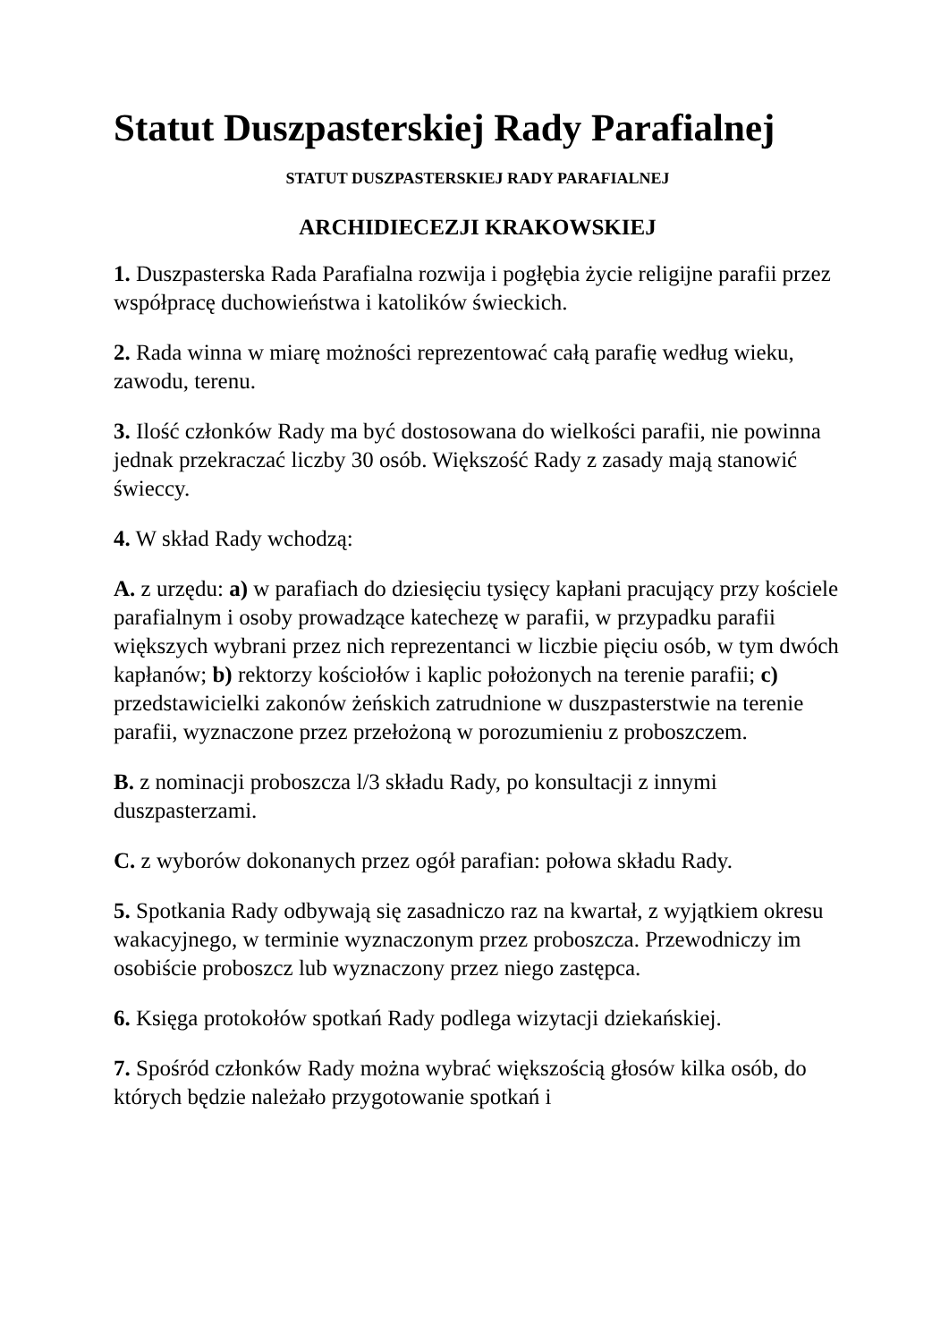Statut Duszpasterskiej Rady Parafialnej
STATUT DUSZPASTERSKIEJ RADY PARAFIALNEJ
ARCHIDIECEZJI KRAKOWSKIEJ
1. Duszpasterska Rada Parafialna rozwija i pogłębia życie religijne parafii przez współpracę duchowieństwa i katolików świeckich.
2. Rada winna w miarę możności reprezentować całą parafię według wieku, zawodu, terenu.
3. Ilość członków Rady ma być dostosowana do wielkości parafii, nie powinna jednak przekraczać liczby 30 osób. Większość Rady z zasady mają stanowić świeccy.
4. W skład Rady wchodzą:
A. z urzędu: a) w parafiach do dziesięciu tysięcy kapłani pracujący przy kościele parafialnym i osoby prowadzące katechezę w parafii, w przypadku parafii większych wybrani przez nich reprezentanci w liczbie pięciu osób, w tym dwóch kapłanów; b) rektorzy kościołów i kaplic położonych na terenie parafii; c) przedstawicielki zakonów żeńskich zatrudnione w duszpasterstwie na terenie parafii, wyznaczone przez przełożoną w porozumieniu z proboszczem.
B. z nominacji proboszcza l/3 składu Rady, po konsultacji z innymi duszpasterzami.
C. z wyborów dokonanych przez ogół parafian: połowa składu Rady.
5. Spotkania Rady odbywają się zasadniczo raz na kwartał, z wyjątkiem okresu wakacyjnego, w terminie wyznaczonym przez proboszcza. Przewodniczy im osobiście proboszcz lub wyznaczony przez niego zastępca.
6. Księga protokołów spotkań Rady podlega wizytacji dziekańskiej.
7. Spośród członków Rady można wybrać większością głosów kilka osób, do których będzie należało przygotowanie spotkań i